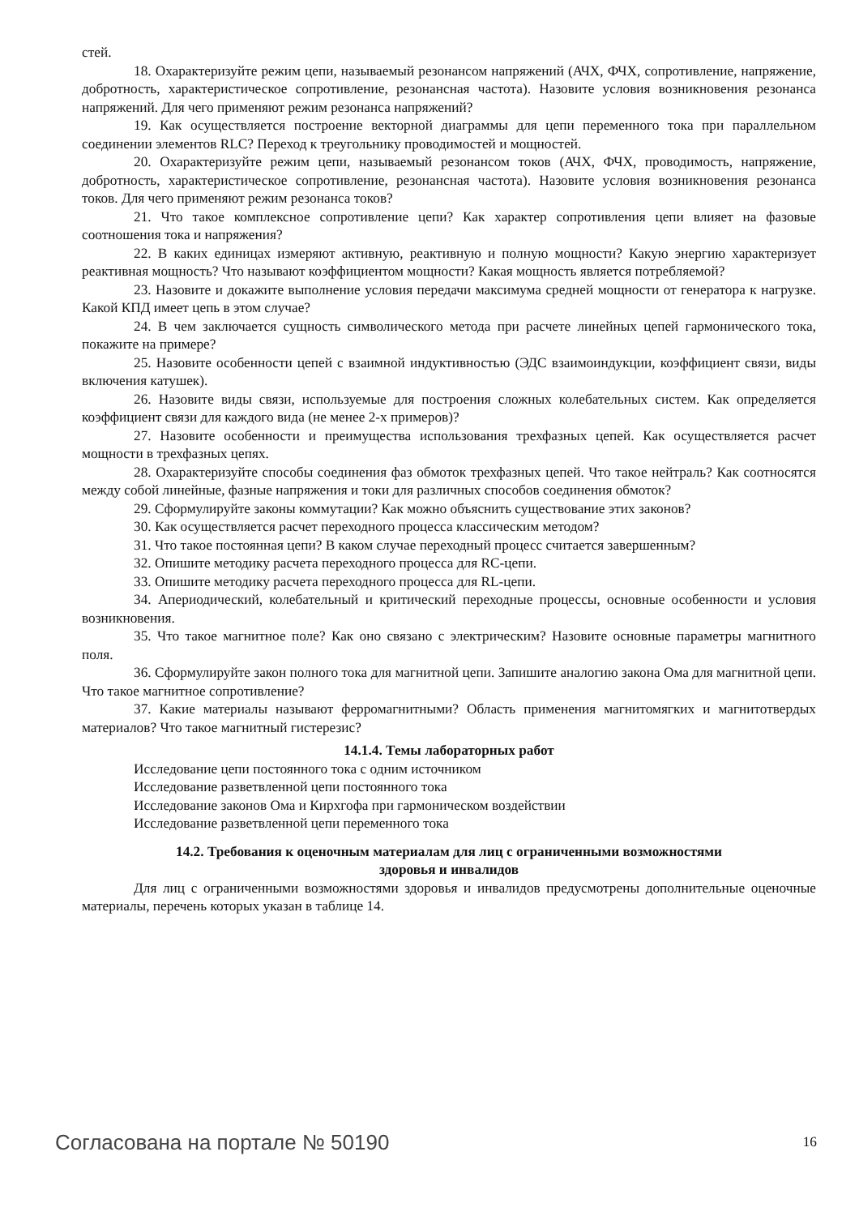стей.
18. Охарактеризуйте режим цепи, называемый резонансом напряжений (АЧХ, ФЧХ, сопротивление, напряжение, добротность, характеристическое сопротивление, резонансная частота). Назовите условия возникновения резонанса напряжений. Для чего применяют режим резонанса напряжений?
19. Как осуществляется построение векторной диаграммы для цепи переменного тока при параллельном соединении элементов RLC? Переход к треугольнику проводимостей и мощностей.
20. Охарактеризуйте режим цепи, называемый резонансом токов (АЧХ, ФЧХ, проводимость, напряжение, добротность, характеристическое сопротивление, резонансная частота). Назовите условия возникновения резонанса токов. Для чего применяют режим резонанса токов?
21. Что такое комплексное сопротивление цепи? Как характер сопротивления цепи влияет на фазовые соотношения тока и напряжения?
22. В каких единицах измеряют активную, реактивную и полную мощности? Какую энергию характеризует реактивная мощность? Что называют коэффициентом мощности? Какая мощность является потребляемой?
23. Назовите и докажите выполнение условия передачи максимума средней мощности от генератора к нагрузке. Какой КПД имеет цепь в этом случае?
24. В чем заключается сущность символического метода при расчете линейных цепей гармонического тока, покажите на примере?
25. Назовите особенности цепей с взаимной индуктивностью (ЭДС взаимоиндукции, коэффициент связи, виды включения катушек).
26. Назовите виды связи, используемые для построения сложных колебательных систем. Как определяется коэффициент связи для каждого вида (не менее 2-х примеров)?
27. Назовите особенности и преимущества использования трехфазных цепей. Как осуществляется расчет мощности в трехфазных цепях.
28. Охарактеризуйте способы соединения фаз обмоток трехфазных цепей. Что такое нейтраль? Как соотносятся между собой линейные, фазные напряжения и токи для различных способов соединения обмоток?
29. Сформулируйте законы коммутации? Как можно объяснить существование этих законов?
30. Как осуществляется расчет переходного процесса классическим методом?
31. Что такое постоянная цепи? В каком случае переходный процесс считается завершенным?
32. Опишите методику расчета переходного процесса для RC-цепи.
33. Опишите методику расчета переходного процесса для RL-цепи.
34. Апериодический, колебательный и критический переходные процессы, основные особенности и условия возникновения.
35. Что такое магнитное поле? Как оно связано с электрическим? Назовите основные параметры магнитного поля.
36. Сформулируйте закон полного тока для магнитной цепи. Запишите аналогию закона Ома для магнитной цепи. Что такое магнитное сопротивление?
37. Какие материалы называют ферромагнитными? Область применения магнитомягких и магнитотвердых материалов? Что такое магнитный гистерезис?
14.1.4. Темы лабораторных работ
Исследование цепи постоянного тока с одним источником
Исследование разветвленной цепи постоянного тока
Исследование законов Ома и Кирхгофа при гармоническом воздействии
Исследование разветвленной цепи переменного тока
14.2. Требования к оценочным материалам для лиц с ограниченными возможностями
здоровья и инвалидов
Для лиц с ограниченными возможностями здоровья и инвалидов предусмотрены дополнительные оценочные материалы, перечень которых указан в таблице 14.
Согласована на портале № 50190 16